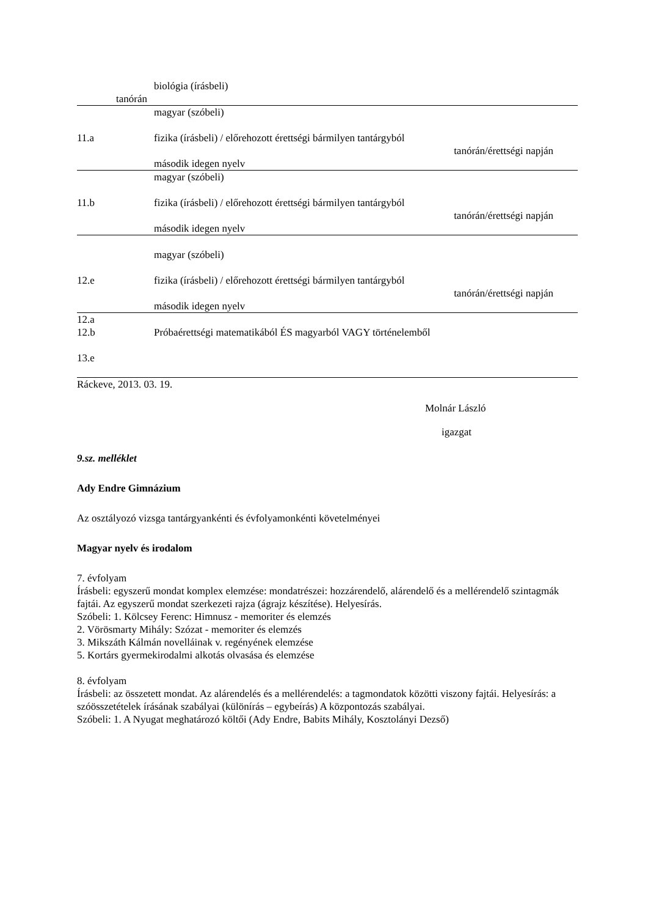| tanórán | biológia (írásbeli) |
| 11.a | magyar (szóbeli) fizika (írásbeli) / előrehozott érettségi bármilyen tantárgyból tanórán/érettségi napján második idegen nyelv |
| 11.b | magyar (szóbeli) fizika (írásbeli) / előrehozott érettségi bármilyen tantárgyból tanórán/érettségi napján második idegen nyelv |
| 12.e | magyar (szóbeli) fizika (írásbeli) / előrehozott érettségi bármilyen tantárgyból tanórán/érettségi napján második idegen nyelv |
| 12.a 12.b 13.e | Próbaérettségi matematikából ÉS magyarból VAGY történelemből |
Ráckeve, 2013. 03. 19.
Molnár László
igazgat
9.sz. melléklet
Ady Endre Gimnázium
Az osztályozó vizsga tantárgyankénti és évfolyamonkénti követelményei
Magyar nyelv és irodalom
7. évfolyam
Írásbeli: egyszerű mondat komplex elemzése: mondatrészei: hozzárendelő, alárendelő és a mellérendelő szintagmák fajtái. Az egyszerű mondat szerkezeti rajza (ágrajz készítése). Helyesírás.
Szóbeli: 1. Kölcsey Ferenc: Himnusz - memoriter és elemzés
2. Vörösmarty Mihály: Szózat - memoriter és elemzés
3. Mikszáth Kálmán novelláinak v. regényének elemzése
5. Kortárs gyermekirodalmi alkotás olvasása és elemzése
8. évfolyam
Írásbeli: az összetett mondat. Az alárendelés és a mellérendelés: a tagmondatok közötti viszony fajtái. Helyesírás: a szóösszetételek írásának szabályai (különírás – egybeírás) A központozás szabályai.
Szóbeli: 1. A Nyugat meghatározó költői (Ady Endre, Babits Mihály, Kosztolányi Dezső)